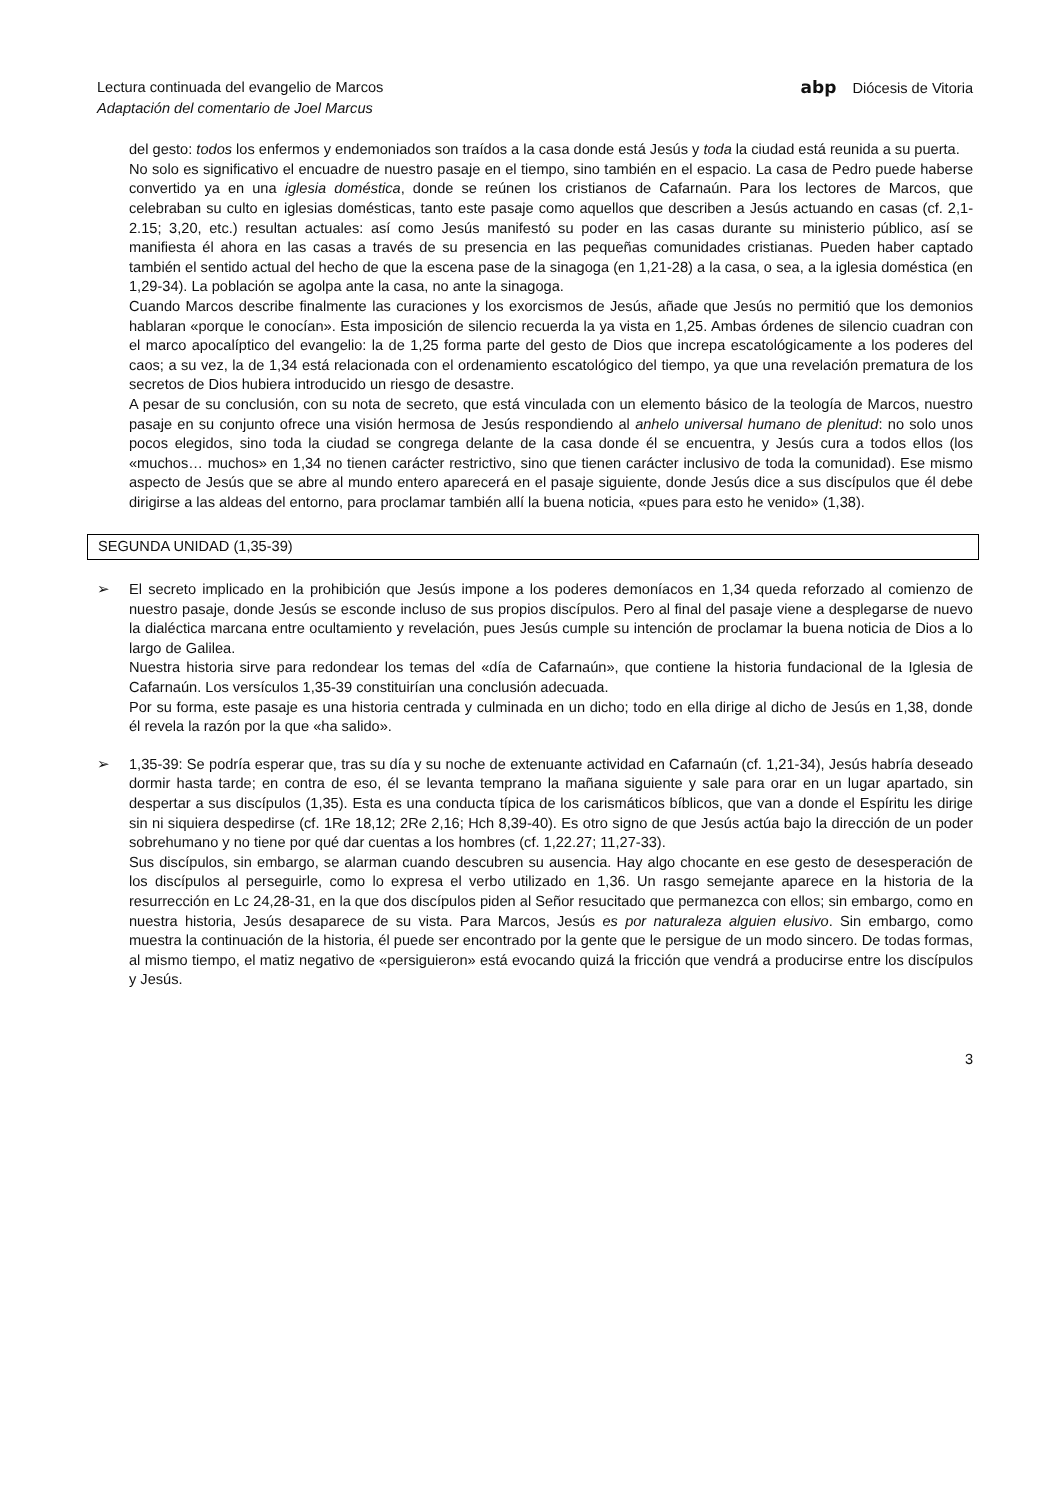Lectura continuada del evangelio de Marcos abp Diócesis de Vitoria
Adaptación del comentario de Joel Marcus
del gesto: todos los enfermos y endemoniados son traídos a la casa donde está Jesús y toda la ciudad está reunida a su puerta.
No solo es significativo el encuadre de nuestro pasaje en el tiempo, sino también en el espacio. La casa de Pedro puede haberse convertido ya en una iglesia doméstica, donde se reúnen los cristianos de Cafarnaún. Para los lectores de Marcos, que celebraban su culto en iglesias domésticas, tanto este pasaje como aquellos que describen a Jesús actuando en casas (cf. 2,1-2.15; 3,20, etc.) resultan actuales: así como Jesús manifestó su poder en las casas durante su ministerio público, así se manifiesta él ahora en las casas a través de su presencia en las pequeñas comunidades cristianas. Pueden haber captado también el sentido actual del hecho de que la escena pase de la sinagoga (en 1,21-28) a la casa, o sea, a la iglesia doméstica (en 1,29-34). La población se agolpa ante la casa, no ante la sinagoga.
Cuando Marcos describe finalmente las curaciones y los exorcismos de Jesús, añade que Jesús no permitió que los demonios hablaran «porque le conocían». Esta imposición de silencio recuerda la ya vista en 1,25. Ambas órdenes de silencio cuadran con el marco apocalíptico del evangelio: la de 1,25 forma parte del gesto de Dios que increpa escatológicamente a los poderes del caos; a su vez, la de 1,34 está relacionada con el ordenamiento escatológico del tiempo, ya que una revelación prematura de los secretos de Dios hubiera introducido un riesgo de desastre.
A pesar de su conclusión, con su nota de secreto, que está vinculada con un elemento básico de la teología de Marcos, nuestro pasaje en su conjunto ofrece una visión hermosa de Jesús respondiendo al anhelo universal humano de plenitud: no solo unos pocos elegidos, sino toda la ciudad se congrega delante de la casa donde él se encuentra, y Jesús cura a todos ellos (los «muchos… muchos» en 1,34 no tienen carácter restrictivo, sino que tienen carácter inclusivo de toda la comunidad). Ese mismo aspecto de Jesús que se abre al mundo entero aparecerá en el pasaje siguiente, donde Jesús dice a sus discípulos que él debe dirigirse a las aldeas del entorno, para proclamar también allí la buena noticia, «pues para esto he venido» (1,38).
SEGUNDA UNIDAD (1,35-39)
➢ El secreto implicado en la prohibición que Jesús impone a los poderes demoníacos en 1,34 queda reforzado al comienzo de nuestro pasaje, donde Jesús se esconde incluso de sus propios discípulos. Pero al final del pasaje viene a desplegarse de nuevo la dialéctica marcana entre ocultamiento y revelación, pues Jesús cumple su intención de proclamar la buena noticia de Dios a lo largo de Galilea.
Nuestra historia sirve para redondear los temas del «día de Cafarnaún», que contiene la historia fundacional de la Iglesia de Cafarnaún. Los versículos 1,35-39 constituirían una conclusión adecuada.
Por su forma, este pasaje es una historia centrada y culminada en un dicho; todo en ella dirige al dicho de Jesús en 1,38, donde él revela la razón por la que «ha salido».
➢ 1,35-39: Se podría esperar que, tras su día y su noche de extenuante actividad en Cafarnaún (cf. 1,21-34), Jesús habría deseado dormir hasta tarde; en contra de eso, él se levanta temprano la mañana siguiente y sale para orar en un lugar apartado, sin despertar a sus discípulos (1,35). Esta es una conducta típica de los carismáticos bíblicos, que van a donde el Espíritu les dirige sin ni siquiera despedirse (cf. 1Re 18,12; 2Re 2,16; Hch 8,39-40). Es otro signo de que Jesús actúa bajo la dirección de un poder sobrehumano y no tiene por qué dar cuentas a los hombres (cf. 1,22.27; 11,27-33).
Sus discípulos, sin embargo, se alarman cuando descubren su ausencia. Hay algo chocante en ese gesto de desesperación de los discípulos al perseguirle, como lo expresa el verbo utilizado en 1,36. Un rasgo semejante aparece en la historia de la resurrección en Lc 24,28-31, en la que dos discípulos piden al Señor resucitado que permanezca con ellos; sin embargo, como en nuestra historia, Jesús desaparece de su vista. Para Marcos, Jesús es por naturaleza alguien elusivo. Sin embargo, como muestra la continuación de la historia, él puede ser encontrado por la gente que le persigue de un modo sincero. De todas formas, al mismo tiempo, el matiz negativo de «persiguieron» está evocando quizá la fricción que vendrá a producirse entre los discípulos y Jesús.
3